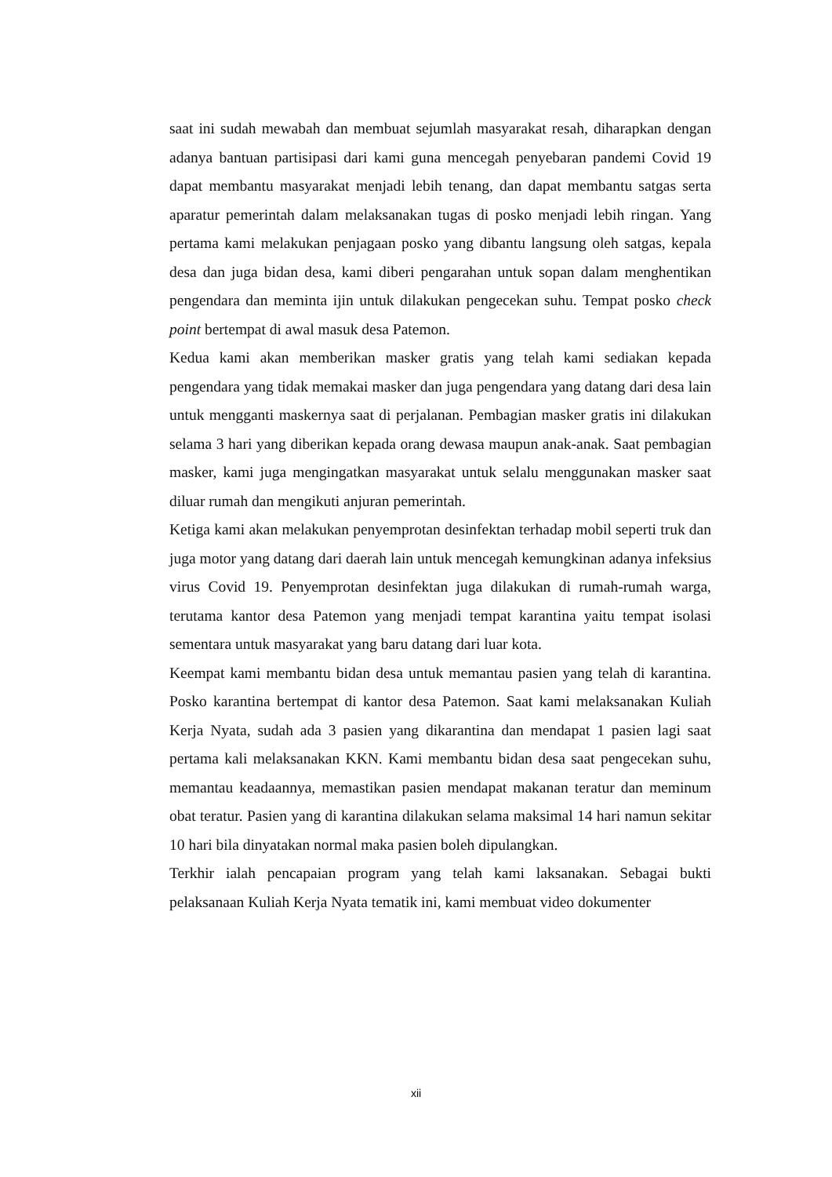saat ini sudah mewabah dan membuat sejumlah masyarakat resah, diharapkan dengan adanya bantuan partisipasi dari kami guna mencegah penyebaran pandemi Covid 19 dapat membantu masyarakat menjadi lebih tenang, dan dapat membantu satgas serta aparatur pemerintah dalam melaksanakan tugas di posko menjadi lebih ringan. Yang pertama kami melakukan penjagaan posko yang dibantu langsung oleh satgas, kepala desa dan juga bidan desa, kami diberi pengarahan untuk sopan dalam menghentikan pengendara dan meminta ijin untuk dilakukan pengecekan suhu. Tempat posko check point bertempat di awal masuk desa Patemon.
Kedua kami akan memberikan masker gratis yang telah kami sediakan kepada pengendara yang tidak memakai masker dan juga pengendara yang datang dari desa lain untuk mengganti maskernya saat di perjalanan. Pembagian masker gratis ini dilakukan selama 3 hari yang diberikan kepada orang dewasa maupun anak-anak. Saat pembagian masker, kami juga mengingatkan masyarakat untuk selalu menggunakan masker saat diluar rumah dan mengikuti anjuran pemerintah.
Ketiga kami akan melakukan penyemprotan desinfektan terhadap mobil seperti truk dan juga motor yang datang dari daerah lain untuk mencegah kemungkinan adanya infeksius virus Covid 19. Penyemprotan desinfektan juga dilakukan di rumah-rumah warga, terutama kantor desa Patemon yang menjadi tempat karantina yaitu tempat isolasi sementara untuk masyarakat yang baru datang dari luar kota.
Keempat kami membantu bidan desa untuk memantau pasien yang telah di karantina. Posko karantina bertempat di kantor desa Patemon. Saat kami melaksanakan Kuliah Kerja Nyata, sudah ada 3 pasien yang dikarantina dan mendapat 1 pasien lagi saat pertama kali melaksanakan KKN. Kami membantu bidan desa saat pengecekan suhu, memantau keadaannya, memastikan pasien mendapat makanan teratur dan meminum obat teratur. Pasien yang di karantina dilakukan selama maksimal 14 hari namun sekitar 10 hari bila dinyatakan normal maka pasien boleh dipulangkan.
Terkhir ialah pencapaian program yang telah kami laksanakan. Sebagai bukti pelaksanaan Kuliah Kerja Nyata tematik ini, kami membuat video dokumenter
xii